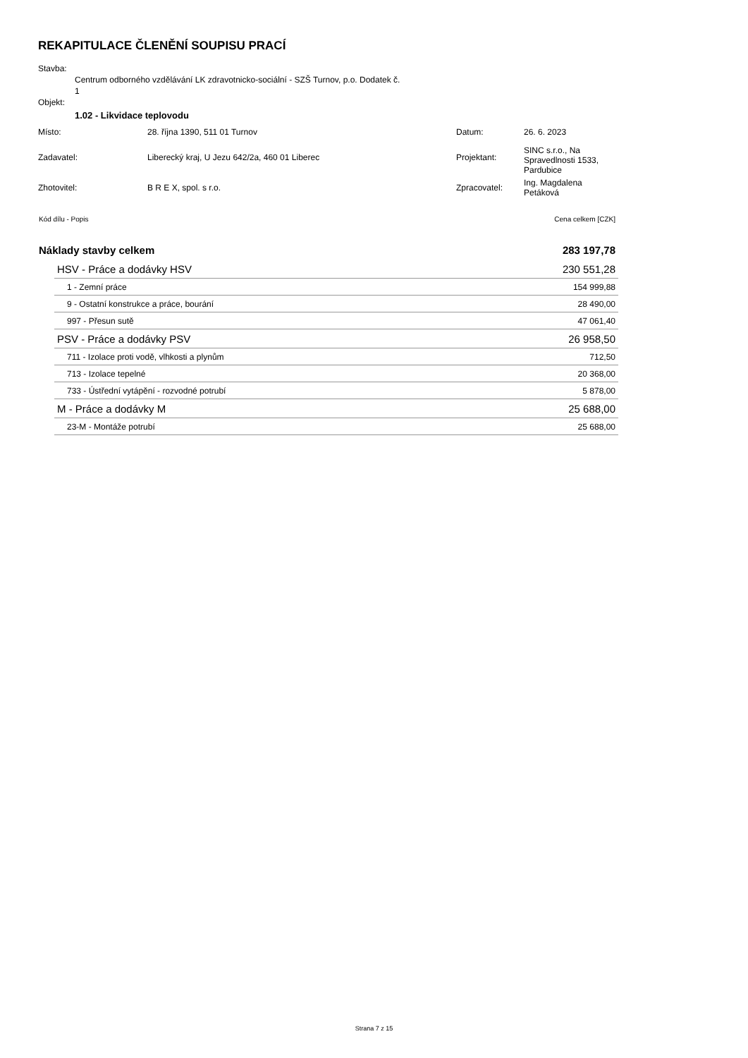REKAPITULACE ČLENĚNÍ SOUPISU PRACÍ
Stavba:
Centrum odborného vzdělávání LK zdravotnicko-sociální - SZŠ Turnov, p.o. Dodatek č.
1
Objekt:
1.02 - Likvidace teplovodu
| Místo: | 28. října 1390, 511 01 Turnov | Datum: | 26. 6. 2023 |
| Zadavatel: | Liberecký kraj, U Jezu 642/2a, 460 01 Liberec | Projektant: | SINC s.r.o., Na Spravedlnosti 1533, Pardubice |
| Zhotovitel: | B R E X, spol. s r.o. | Zpracovatel: | Ing. Magdalena Petáková |
| Kód dílu - Popis | Cena celkem [CZK] |
| Náklady stavby celkem | 283 197,78 |
| HSV - Práce a dodávky HSV | 230 551,28 |
| 1 - Zemní práce | 154 999,88 |
| 9 - Ostatní konstrukce a práce, bourání | 28 490,00 |
| 997 - Přesun sutě | 47 061,40 |
| PSV - Práce a dodávky PSV | 26 958,50 |
| 711 - Izolace proti vodě, vlhkosti a plynům | 712,50 |
| 713 - Izolace tepelné | 20 368,00 |
| 733 - Ústřední vytápění - rozvodné potrubí | 5 878,00 |
| M - Práce a dodávky M | 25 688,00 |
| 23-M - Montáže potrubí | 25 688,00 |
Strana 7 z 15